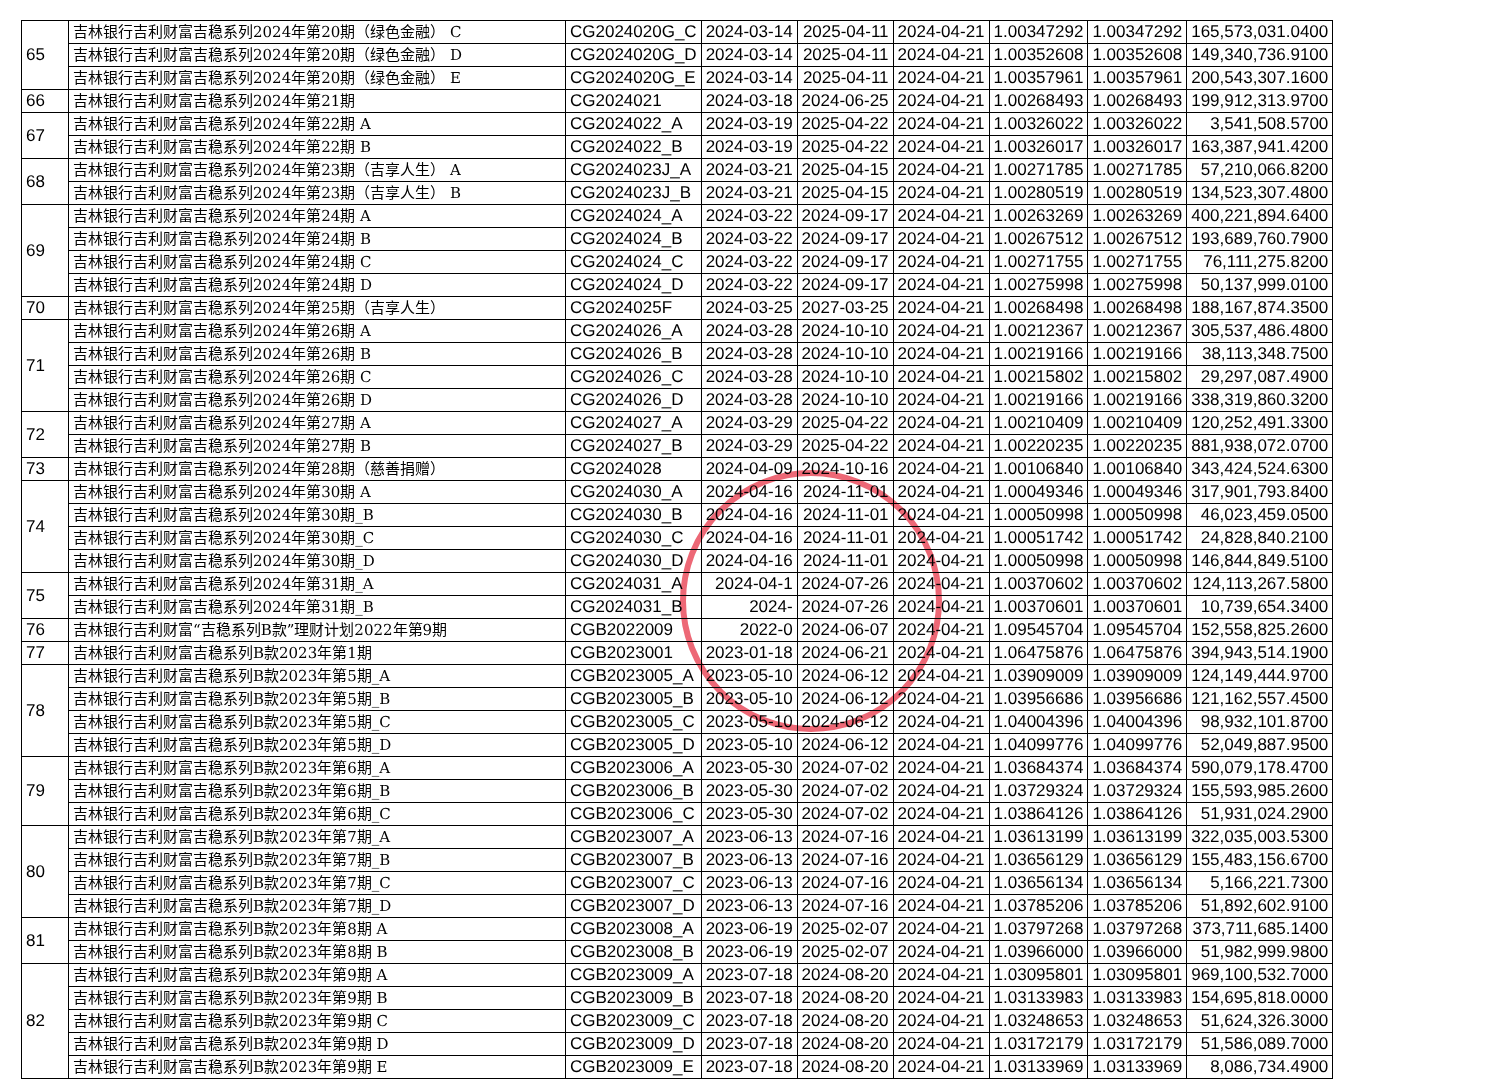| 65 | 吉林银行吉利财富吉稳系列2024年第20期（绿色金融） C | CG2024020G_C | 2024-03-14 | 2025-04-11 | 2024-04-21 | 1.00347292 | 1.00347292 | 165,573,031.0400 |
| | 吉林银行吉利财富吉稳系列2024年第20期（绿色金融） D | CG2024020G_D | 2024-03-14 | 2025-04-11 | 2024-04-21 | 1.00352608 | 1.00352608 | 149,340,736.9100 |
| | 吉林银行吉利财富吉稳系列2024年第20期（绿色金融） E | CG2024020G_E | 2024-03-14 | 2025-04-11 | 2024-04-21 | 1.00357961 | 1.00357961 | 200,543,307.1600 |
| 66 | 吉林银行吉利财富吉稳系列2024年第21期 | CG2024021 | 2024-03-18 | 2024-06-25 | 2024-04-21 | 1.00268493 | 1.00268493 | 199,912,313.9700 |
| 67 | 吉林银行吉利财富吉稳系列2024年第22期 A | CG2024022_A | 2024-03-19 | 2025-04-22 | 2024-04-21 | 1.00326022 | 1.00326022 | 3,541,508.5700 |
| | 吉林银行吉利财富吉稳系列2024年第22期 B | CG2024022_B | 2024-03-19 | 2025-04-22 | 2024-04-21 | 1.00326017 | 1.00326017 | 163,387,941.4200 |
| 68 | 吉林银行吉利财富吉稳系列2024年第23期（吉享人生） A | CG2024023J_A | 2024-03-21 | 2025-04-15 | 2024-04-21 | 1.00271785 | 1.00271785 | 57,210,066.8200 |
| | 吉林银行吉利财富吉稳系列2024年第23期（吉享人生） B | CG2024023J_B | 2024-03-21 | 2025-04-15 | 2024-04-21 | 1.00280519 | 1.00280519 | 134,523,307.4800 |
| 69 | 吉林银行吉利财富吉稳系列2024年第24期 A | CG2024024_A | 2024-03-22 | 2024-09-17 | 2024-04-21 | 1.00263269 | 1.00263269 | 400,221,894.6400 |
| | 吉林银行吉利财富吉稳系列2024年第24期 B | CG2024024_B | 2024-03-22 | 2024-09-17 | 2024-04-21 | 1.00267512 | 1.00267512 | 193,689,760.7900 |
| | 吉林银行吉利财富吉稳系列2024年第24期 C | CG2024024_C | 2024-03-22 | 2024-09-17 | 2024-04-21 | 1.00271755 | 1.00271755 | 76,111,275.8200 |
| | 吉林银行吉利财富吉稳系列2024年第24期 D | CG2024024_D | 2024-03-22 | 2024-09-17 | 2024-04-21 | 1.00275998 | 1.00275998 | 50,137,999.0100 |
| 70 | 吉林银行吉利财富吉稳系列2024年第25期（吉享人生） | CG2024025F | 2024-03-25 | 2027-03-25 | 2024-04-21 | 1.00268498 | 1.00268498 | 188,167,874.3500 |
| 71 | 吉林银行吉利财富吉稳系列2024年第26期 A | CG2024026_A | 2024-03-28 | 2024-10-10 | 2024-04-21 | 1.00212367 | 1.00212367 | 305,537,486.4800 |
| | 吉林银行吉利财富吉稳系列2024年第26期 B | CG2024026_B | 2024-03-28 | 2024-10-10 | 2024-04-21 | 1.00219166 | 1.00219166 | 38,113,348.7500 |
| | 吉林银行吉利财富吉稳系列2024年第26期 C | CG2024026_C | 2024-03-28 | 2024-10-10 | 2024-04-21 | 1.00215802 | 1.00215802 | 29,297,087.4900 |
| | 吉林银行吉利财富吉稳系列2024年第26期 D | CG2024026_D | 2024-03-28 | 2024-10-10 | 2024-04-21 | 1.00219166 | 1.00219166 | 338,319,860.3200 |
| 72 | 吉林银行吉利财富吉稳系列2024年第27期 A | CG2024027_A | 2024-03-29 | 2025-04-22 | 2024-04-21 | 1.00210409 | 1.00210409 | 120,252,491.3300 |
| | 吉林银行吉利财富吉稳系列2024年第27期 B | CG2024027_B | 2024-03-29 | 2025-04-22 | 2024-04-21 | 1.00220235 | 1.00220235 | 881,938,072.0700 |
| 73 | 吉林银行吉利财富吉稳系列2024年第28期（慈善捐赠） | CG2024028 | 2024-04-09 | 2024-10-16 | 2024-04-21 | 1.00106840 | 1.00106840 | 343,424,524.6300 |
| 74 | 吉林银行吉利财富吉稳系列2024年第30期 A | CG2024030_A | 2024-04-16 | 2024-11-01 | 2024-04-21 | 1.00049346 | 1.00049346 | 317,901,793.8400 |
| | 吉林银行吉利财富吉稳系列2024年第30期_B | CG2024030_B | 2024-04-16 | 2024-11-01 | 2024-04-21 | 1.00050998 | 1.00050998 | 46,023,459.0500 |
| | 吉林银行吉利财富吉稳系列2024年第30期_C | CG2024030_C | 2024-04-16 | 2024-11-01 | 2024-04-21 | 1.00051742 | 1.00051742 | 24,828,840.2100 |
| | 吉林银行吉利财富吉稳系列2024年第30期_D | CG2024030_D | 2024-04-16 | 2024-11-01 | 2024-04-21 | 1.00050998 | 1.00050998 | 146,844,849.5100 |
| 75 | 吉林银行吉利财富吉稳系列2024年第31期_A | CG2024031_A | 2024-04-1 | 2024-07-26 | 2024-04-21 | 1.00370602 | 1.00370602 | 124,113,267.5800 |
| | 吉林银行吉利财富吉稳系列2024年第31期_B | CG2024031_B | 2024- | 2024-07-26 | 2024-04-21 | 1.00370601 | 1.00370601 | 10,739,654.3400 |
| 76 | 吉林银行吉利财富“吉稳系列B款”理财计划2022年第9期 | CGB2022009 | 2022-0 | 2024-06-07 | 2024-04-21 | 1.09545704 | 1.09545704 | 152,558,825.2600 |
| 77 | 吉林银行吉利财富吉稳系列B款2023年第1期 | CGB2023001 | 2023-01-18 | 2024-06-21 | 2024-04-21 | 1.06475876 | 1.06475876 | 394,943,514.1900 |
| 78 | 吉林银行吉利财富吉稳系列B款2023年第5期_A | CGB2023005_A | 2023-05-10 | 2024-06-12 | 2024-04-21 | 1.03909009 | 1.03909009 | 124,149,444.9700 |
| | 吉林银行吉利财富吉稳系列B款2023年第5期_B | CGB2023005_B | 2023-05-10 | 2024-06-12 | 2024-04-21 | 1.03956686 | 1.03956686 | 121,162,557.4500 |
| | 吉林银行吉利财富吉稳系列B款2023年第5期_C | CGB2023005_C | 2023-05-10 | 2024-06-12 | 2024-04-21 | 1.04004396 | 1.04004396 | 98,932,101.8700 |
| | 吉林银行吉利财富吉稳系列B款2023年第5期_D | CGB2023005_D | 2023-05-10 | 2024-06-12 | 2024-04-21 | 1.04099776 | 1.04099776 | 52,049,887.9500 |
| 79 | 吉林银行吉利财富吉稳系列B款2023年第6期_A | CGB2023006_A | 2023-05-30 | 2024-07-02 | 2024-04-21 | 1.03684374 | 1.03684374 | 590,079,178.4700 |
| | 吉林银行吉利财富吉稳系列B款2023年第6期_B | CGB2023006_B | 2023-05-30 | 2024-07-02 | 2024-04-21 | 1.03729324 | 1.03729324 | 155,593,985.2600 |
| | 吉林银行吉利财富吉稳系列B款2023年第6期_C | CGB2023006_C | 2023-05-30 | 2024-07-02 | 2024-04-21 | 1.03864126 | 1.03864126 | 51,931,024.2900 |
| 80 | 吉林银行吉利财富吉稳系列B款2023年第7期_A | CGB2023007_A | 2023-06-13 | 2024-07-16 | 2024-04-21 | 1.03613199 | 1.03613199 | 322,035,003.5300 |
| | 吉林银行吉利财富吉稳系列B款2023年第7期_B | CGB2023007_B | 2023-06-13 | 2024-07-16 | 2024-04-21 | 1.03656129 | 1.03656129 | 155,483,156.6700 |
| | 吉林银行吉利财富吉稳系列B款2023年第7期_C | CGB2023007_C | 2023-06-13 | 2024-07-16 | 2024-04-21 | 1.03656134 | 1.03656134 | 5,166,221.7300 |
| | 吉林银行吉利财富吉稳系列B款2023年第7期_D | CGB2023007_D | 2023-06-13 | 2024-07-16 | 2024-04-21 | 1.03785206 | 1.03785206 | 51,892,602.9100 |
| 81 | 吉林银行吉利财富吉稳系列B款2023年第8期 A | CGB2023008_A | 2023-06-19 | 2025-02-07 | 2024-04-21 | 1.03797268 | 1.03797268 | 373,711,685.1400 |
| | 吉林银行吉利财富吉稳系列B款2023年第8期 B | CGB2023008_B | 2023-06-19 | 2025-02-07 | 2024-04-21 | 1.03966000 | 1.03966000 | 51,982,999.9800 |
| 82 | 吉林银行吉利财富吉稳系列B款2023年第9期 A | CGB2023009_A | 2023-07-18 | 2024-08-20 | 2024-04-21 | 1.03095801 | 1.03095801 | 969,100,532.7000 |
| | 吉林银行吉利财富吉稳系列B款2023年第9期 B | CGB2023009_B | 2023-07-18 | 2024-08-20 | 2024-04-21 | 1.03133983 | 1.03133983 | 154,695,818.0000 |
| | 吉林银行吉利财富吉稳系列B款2023年第9期 C | CGB2023009_C | 2023-07-18 | 2024-08-20 | 2024-04-21 | 1.03248653 | 1.03248653 | 51,624,326.3000 |
| | 吉林银行吉利财富吉稳系列B款2023年第9期 D | CGB2023009_D | 2023-07-18 | 2024-08-20 | 2024-04-21 | 1.03172179 | 1.03172179 | 51,586,089.7000 |
| | 吉林银行吉利财富吉稳系列B款2023年第9期 E | CGB2023009_E | 2023-07-18 | 2024-08-20 | 2024-04-21 | 1.03133969 | 1.03133969 | 8,086,734.4900 |